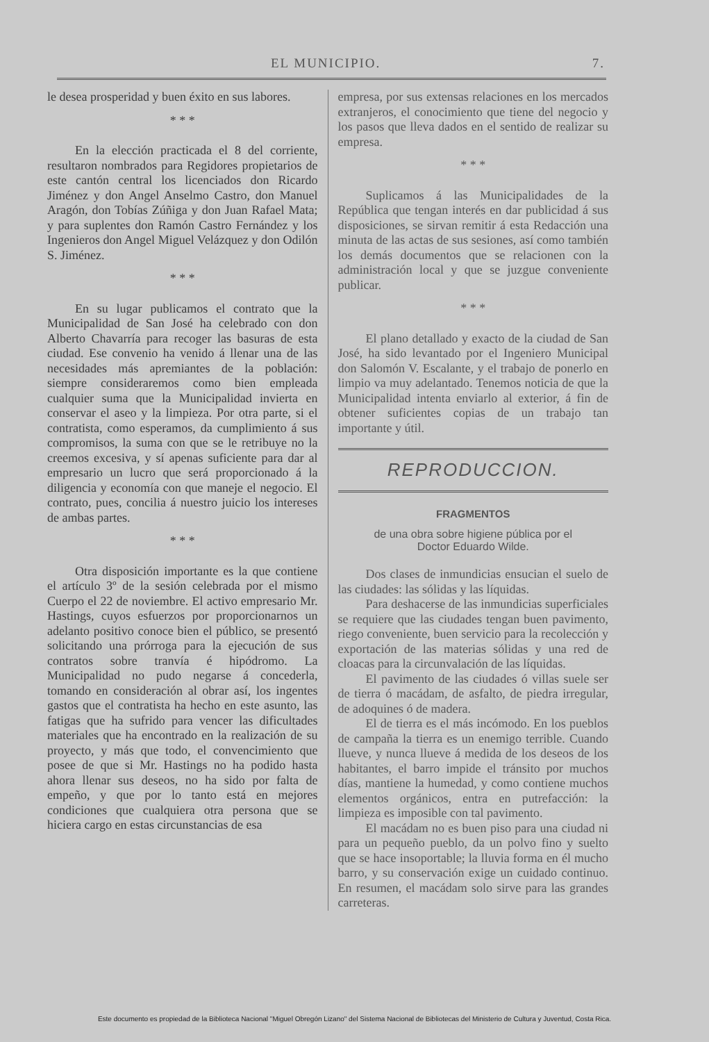EL MUNICIPIO. 7.
le desea prosperidad y buen éxito en sus labores.
* * *
En la elección practicada el 8 del corriente, resultaron nombrados para Regidores propietarios de este cantón central los licenciados don Ricardo Jiménez y don Angel Anselmo Castro, don Manuel Aragón, don Tobías Zúñiga y don Juan Rafael Mata; y para suplentes don Ramón Castro Fernández y los Ingenieros don Angel Miguel Velázquez y don Odilón S. Jiménez.
* * *
En su lugar publicamos el contrato que la Municipalidad de San José ha celebrado con don Alberto Chavarría para recoger las basuras de esta ciudad. Ese convenio ha venido á llenar una de las necesidades más apremiantes de la población: siempre consideraremos como bien empleada cualquier suma que la Municipalidad invierta en conservar el aseo y la limpieza. Por otra parte, si el contratista, como esperamos, da cumplimiento á sus compromisos, la suma con que se le retribuye no la creemos excesiva, y sí apenas suficiente para dar al empresario un lucro que será proporcionado á la diligencia y economía con que maneje el negocio. El contrato, pues, concilia á nuestro juicio los intereses de ambas partes.
* * *
Otra disposición importante es la que contiene el artículo 3º de la sesión celebrada por el mismo Cuerpo el 22 de noviembre. El activo empresario Mr. Hastings, cuyos esfuerzos por proporcionarnos un adelanto positivo conoce bien el público, se presentó solicitando una prórroga para la ejecución de sus contratos sobre tranvía é hipódromo. La Municipalidad no pudo negarse á concederla, tomando en consideración al obrar así, los ingentes gastos que el contratista ha hecho en este asunto, las fatigas que ha sufrido para vencer las dificultades materiales que ha encontrado en la realización de su proyecto, y más que todo, el convencimiento que posee de que si Mr. Hastings no ha podido hasta ahora llenar sus deseos, no ha sido por falta de empeño, y que por lo tanto está en mejores condiciones que cualquiera otra persona que se hiciera cargo en estas circunstancias de esa
empresa, por sus extensas relaciones en los mercados extranjeros, el conocimiento que tiene del negocio y los pasos que lleva dados en el sentido de realizar su empresa.
* * *
Suplicamos á las Municipalidades de la República que tengan interés en dar publicidad á sus disposiciones, se sirvan remitir á esta Redacción una minuta de las actas de sus sesiones, así como también los demás documentos que se relacionen con la administración local y que se juzgue conveniente publicar.
* * *
El plano detallado y exacto de la ciudad de San José, ha sido levantado por el Ingeniero Municipal don Salomón V. Escalante, y el trabajo de ponerlo en limpio va muy adelantado. Tenemos noticia de que la Municipalidad intenta enviarlo al exterior, á fin de obtener suficientes copias de un trabajo tan importante y útil.
REPRODUCCION.
FRAGMENTOS
de una obra sobre higiene pública por el
Doctor Eduardo Wilde.
Dos clases de inmundicias ensucian el suelo de las ciudades: las sólidas y las líquidas.
Para deshacerse de las inmundicias superficiales se requiere que las ciudades tengan buen pavimento, riego conveniente, buen servicio para la recolección y exportación de las materias sólidas y una red de cloacas para la circunvalación de las líquidas.
El pavimento de las ciudades ó villas suele ser de tierra ó macádam, de asfalto, de piedra irregular, de adoquines ó de madera.
El de tierra es el más incómodo. En los pueblos de campaña la tierra es un enemigo terrible. Cuando llueve, y nunca llueve á medida de los deseos de los habitantes, el barro impide el tránsito por muchos días, mantiene la humedad, y como contiene muchos elementos orgánicos, entra en putrefacción: la limpieza es imposible con tal pavimento.
El macádam no es buen piso para una ciudad ni para un pequeño pueblo, da un polvo fino y suelto que se hace insoportable; la lluvia forma en él mucho barro, y su conservación exige un cuidado continuo. En resumen, el macádam solo sirve para las grandes carreteras.
Este documento es propiedad de la Biblioteca Nacional "Miguel Obregón Lizano" del Sistema Nacional de Bibliotecas del Ministerio de Cultura y Juventud, Costa Rica.